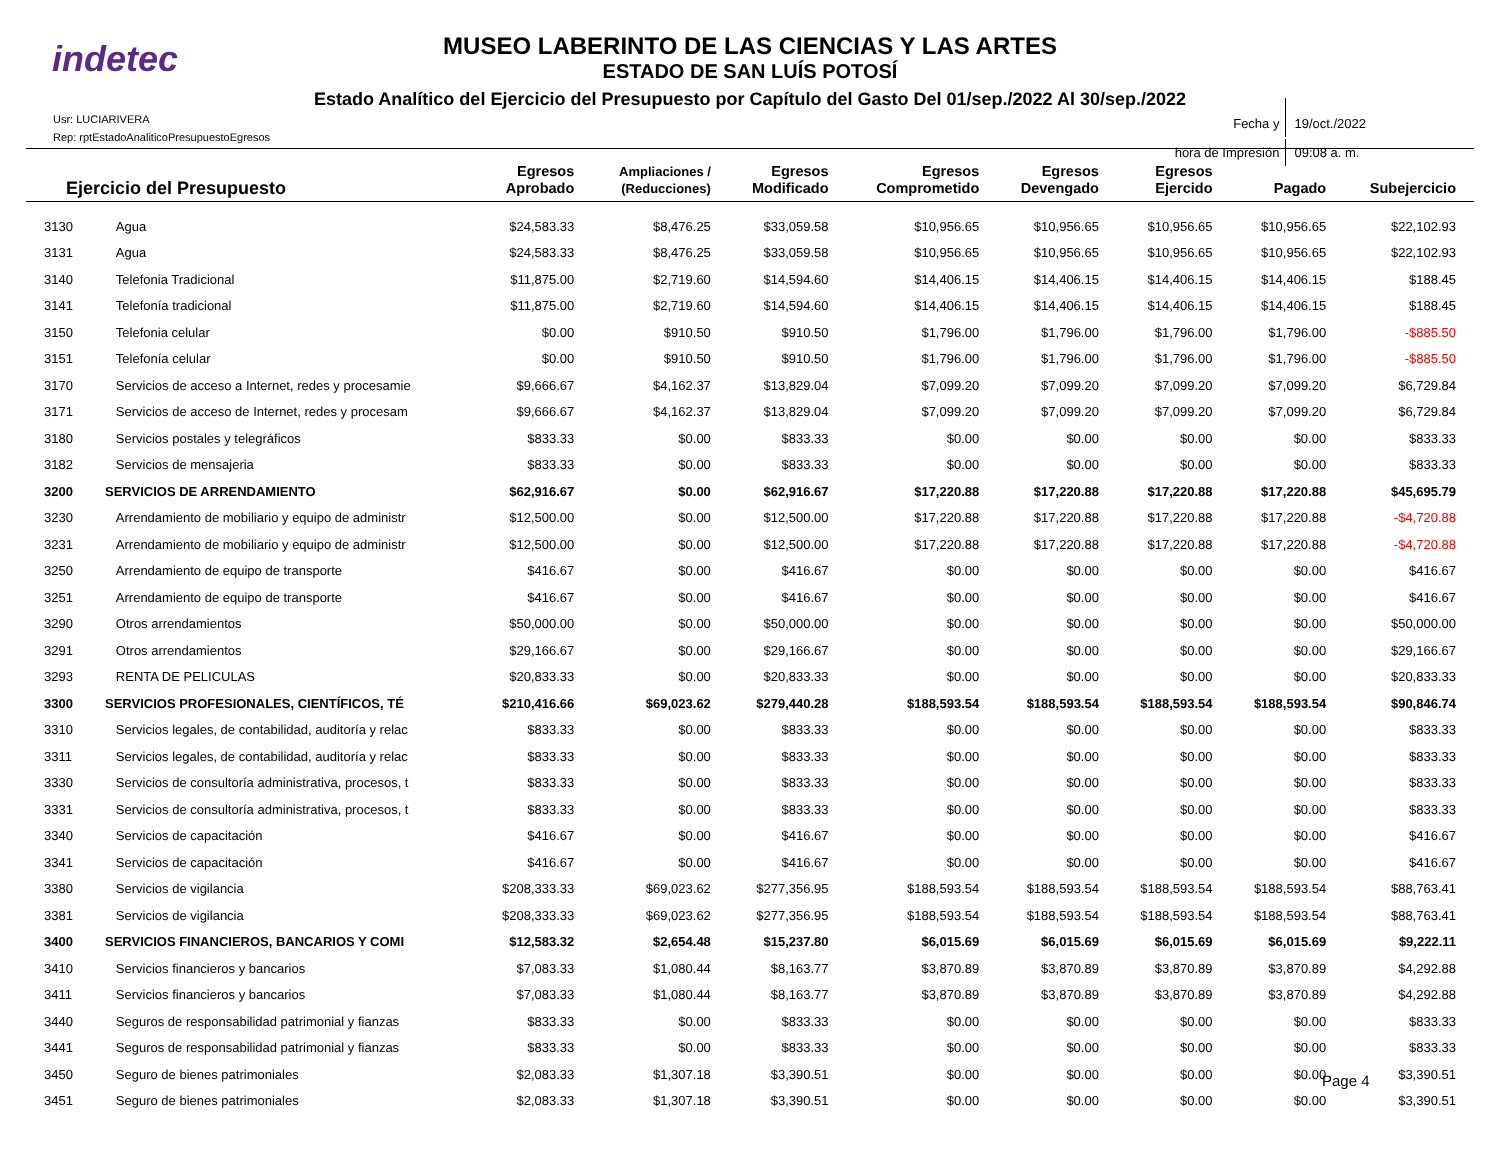indetec
MUSEO LABERINTO DE LAS CIENCIAS Y LAS ARTES
ESTADO DE SAN LUÍS POTOSÍ
Estado Analítico del Ejercicio del Presupuesto por Capítulo del Gasto Del 01/sep./2022 Al 30/sep./2022
Usr: LUCIARIVERA
Rep: rptEstadoAnaliticoPresupuestoEgresos
| Fecha y | 19/oct./2022 |
| hora de Impresión | 09:08 a. m. |
| Ejercicio del Presupuesto | | Egresos Aprobado | Ampliaciones / (Reducciones) | Egresos Modificado | Egresos Comprometido | Egresos Devengado | Egresos Ejercido | Pagado | Subejercicio |
| --- | --- | --- | --- | --- | --- | --- | --- | --- | --- |
| 3130 | Agua | $24,583.33 | $8,476.25 | $33,059.58 | $10,956.65 | $10,956.65 | $10,956.65 | $10,956.65 | $22,102.93 |
| 3131 | Agua | $24,583.33 | $8,476.25 | $33,059.58 | $10,956.65 | $10,956.65 | $10,956.65 | $10,956.65 | $22,102.93 |
| 3140 | Telefonia Tradicional | $11,875.00 | $2,719.60 | $14,594.60 | $14,406.15 | $14,406.15 | $14,406.15 | $14,406.15 | $188.45 |
| 3141 | Telefonía tradicional | $11,875.00 | $2,719.60 | $14,594.60 | $14,406.15 | $14,406.15 | $14,406.15 | $14,406.15 | $188.45 |
| 3150 | Telefonia celular | $0.00 | $910.50 | $910.50 | $1,796.00 | $1,796.00 | $1,796.00 | $1,796.00 | -$885.50 |
| 3151 | Telefonía celular | $0.00 | $910.50 | $910.50 | $1,796.00 | $1,796.00 | $1,796.00 | $1,796.00 | -$885.50 |
| 3170 | Servicios de acceso a Internet, redes y procesamie | $9,666.67 | $4,162.37 | $13,829.04 | $7,099.20 | $7,099.20 | $7,099.20 | $7,099.20 | $6,729.84 |
| 3171 | Servicios de acceso de Internet, redes y procesam | $9,666.67 | $4,162.37 | $13,829.04 | $7,099.20 | $7,099.20 | $7,099.20 | $7,099.20 | $6,729.84 |
| 3180 | Servicios postales y telegráficos | $833.33 | $0.00 | $833.33 | $0.00 | $0.00 | $0.00 | $0.00 | $833.33 |
| 3182 | Servicios de mensajeria | $833.33 | $0.00 | $833.33 | $0.00 | $0.00 | $0.00 | $0.00 | $833.33 |
| 3200 | SERVICIOS DE ARRENDAMIENTO | $62,916.67 | $0.00 | $62,916.67 | $17,220.88 | $17,220.88 | $17,220.88 | $17,220.88 | $45,695.79 |
| 3230 | Arrendamiento de mobiliario y equipo de administr | $12,500.00 | $0.00 | $12,500.00 | $17,220.88 | $17,220.88 | $17,220.88 | $17,220.88 | -$4,720.88 |
| 3231 | Arrendamiento de mobiliario y equipo de administr | $12,500.00 | $0.00 | $12,500.00 | $17,220.88 | $17,220.88 | $17,220.88 | $17,220.88 | -$4,720.88 |
| 3250 | Arrendamiento de equipo de transporte | $416.67 | $0.00 | $416.67 | $0.00 | $0.00 | $0.00 | $0.00 | $416.67 |
| 3251 | Arrendamiento de equipo de transporte | $416.67 | $0.00 | $416.67 | $0.00 | $0.00 | $0.00 | $0.00 | $416.67 |
| 3290 | Otros arrendamientos | $50,000.00 | $0.00 | $50,000.00 | $0.00 | $0.00 | $0.00 | $0.00 | $50,000.00 |
| 3291 | Otros arrendamientos | $29,166.67 | $0.00 | $29,166.67 | $0.00 | $0.00 | $0.00 | $0.00 | $29,166.67 |
| 3293 | RENTA DE PELICULAS | $20,833.33 | $0.00 | $20,833.33 | $0.00 | $0.00 | $0.00 | $0.00 | $20,833.33 |
| 3300 | SERVICIOS PROFESIONALES, CIENTÍFICOS, TÉ | $210,416.66 | $69,023.62 | $279,440.28 | $188,593.54 | $188,593.54 | $188,593.54 | $188,593.54 | $90,846.74 |
| 3310 | Servicios legales, de contabilidad, auditoría y relac | $833.33 | $0.00 | $833.33 | $0.00 | $0.00 | $0.00 | $0.00 | $833.33 |
| 3311 | Servicios legales, de contabilidad, auditoría y relac | $833.33 | $0.00 | $833.33 | $0.00 | $0.00 | $0.00 | $0.00 | $833.33 |
| 3330 | Servicios de consultoría administrativa, procesos, t | $833.33 | $0.00 | $833.33 | $0.00 | $0.00 | $0.00 | $0.00 | $833.33 |
| 3331 | Servicios de consultoría administrativa, procesos, t | $833.33 | $0.00 | $833.33 | $0.00 | $0.00 | $0.00 | $0.00 | $833.33 |
| 3340 | Servicios de capacitación | $416.67 | $0.00 | $416.67 | $0.00 | $0.00 | $0.00 | $0.00 | $416.67 |
| 3341 | Servicios de capacitación | $416.67 | $0.00 | $416.67 | $0.00 | $0.00 | $0.00 | $0.00 | $416.67 |
| 3380 | Servicios de vigilancia | $208,333.33 | $69,023.62 | $277,356.95 | $188,593.54 | $188,593.54 | $188,593.54 | $188,593.54 | $88,763.41 |
| 3381 | Servicios de vigilancia | $208,333.33 | $69,023.62 | $277,356.95 | $188,593.54 | $188,593.54 | $188,593.54 | $188,593.54 | $88,763.41 |
| 3400 | SERVICIOS FINANCIEROS, BANCARIOS Y COMI | $12,583.32 | $2,654.48 | $15,237.80 | $6,015.69 | $6,015.69 | $6,015.69 | $6,015.69 | $9,222.11 |
| 3410 | Servicios financieros y bancarios | $7,083.33 | $1,080.44 | $8,163.77 | $3,870.89 | $3,870.89 | $3,870.89 | $3,870.89 | $4,292.88 |
| 3411 | Servicios financieros y bancarios | $7,083.33 | $1,080.44 | $8,163.77 | $3,870.89 | $3,870.89 | $3,870.89 | $3,870.89 | $4,292.88 |
| 3440 | Seguros de responsabilidad patrimonial y fianzas | $833.33 | $0.00 | $833.33 | $0.00 | $0.00 | $0.00 | $0.00 | $833.33 |
| 3441 | Seguros de responsabilidad patrimonial y fianzas | $833.33 | $0.00 | $833.33 | $0.00 | $0.00 | $0.00 | $0.00 | $833.33 |
| 3450 | Seguro de bienes patrimoniales | $2,083.33 | $1,307.18 | $3,390.51 | $0.00 | $0.00 | $0.00 | $0.00 | $3,390.51 |
| 3451 | Seguro de bienes patrimoniales | $2,083.33 | $1,307.18 | $3,390.51 | $0.00 | $0.00 | $0.00 | $0.00 | $3,390.51 |
Page 4